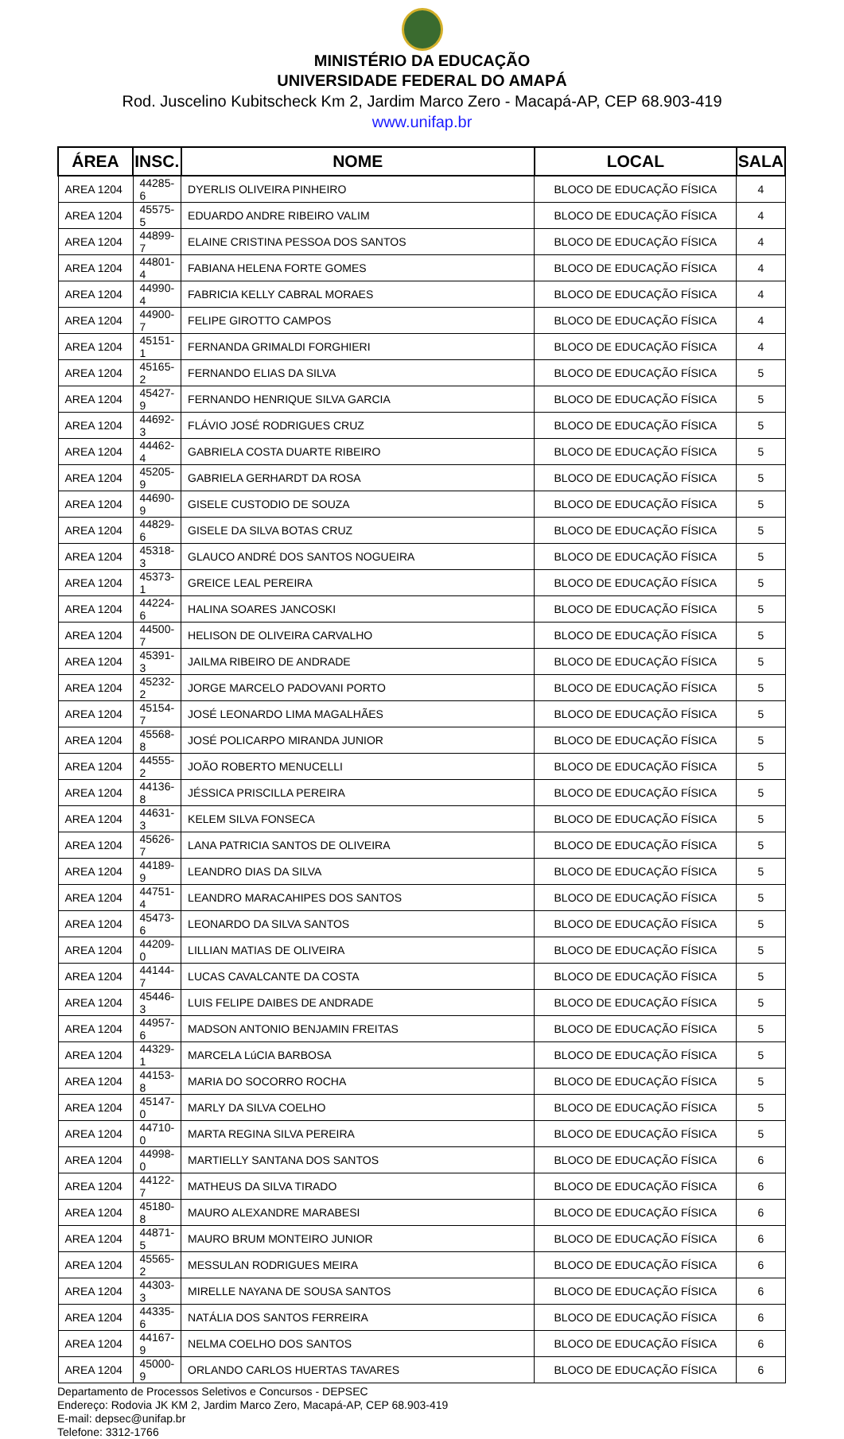MINISTÉRIO DA EDUCAÇÃO
UNIVERSIDADE FEDERAL DO AMAPÁ
Rod. Juscelino Kubitscheck Km 2, Jardim Marco Zero - Macapá-AP, CEP 68.903-419
www.unifap.br
| ÁREA | INSC. | NOME | LOCAL | SALA |
| --- | --- | --- | --- | --- |
| AREA 1204 | 44285-6 | DYERLIS OLIVEIRA PINHEIRO | BLOCO DE EDUCAÇÃO FÍSICA | 4 |
| AREA 1204 | 45575-5 | EDUARDO ANDRE RIBEIRO VALIM | BLOCO DE EDUCAÇÃO FÍSICA | 4 |
| AREA 1204 | 44899-7 | ELAINE CRISTINA PESSOA DOS SANTOS | BLOCO DE EDUCAÇÃO FÍSICA | 4 |
| AREA 1204 | 44801-4 | FABIANA HELENA FORTE GOMES | BLOCO DE EDUCAÇÃO FÍSICA | 4 |
| AREA 1204 | 44990-4 | FABRICIA KELLY CABRAL MORAES | BLOCO DE EDUCAÇÃO FÍSICA | 4 |
| AREA 1204 | 44900-7 | FELIPE GIROTTO CAMPOS | BLOCO DE EDUCAÇÃO FÍSICA | 4 |
| AREA 1204 | 45151-1 | FERNANDA GRIMALDI FORGHIERI | BLOCO DE EDUCAÇÃO FÍSICA | 4 |
| AREA 1204 | 45165-2 | FERNANDO ELIAS DA SILVA | BLOCO DE EDUCAÇÃO FÍSICA | 5 |
| AREA 1204 | 45427-9 | FERNANDO HENRIQUE SILVA GARCIA | BLOCO DE EDUCAÇÃO FÍSICA | 5 |
| AREA 1204 | 44692-3 | FLÁVIO JOSÉ RODRIGUES CRUZ | BLOCO DE EDUCAÇÃO FÍSICA | 5 |
| AREA 1204 | 44462-4 | GABRIELA COSTA DUARTE RIBEIRO | BLOCO DE EDUCAÇÃO FÍSICA | 5 |
| AREA 1204 | 45205-9 | GABRIELA GERHARDT DA ROSA | BLOCO DE EDUCAÇÃO FÍSICA | 5 |
| AREA 1204 | 44690-9 | GISELE CUSTODIO DE SOUZA | BLOCO DE EDUCAÇÃO FÍSICA | 5 |
| AREA 1204 | 44829-6 | GISELE DA SILVA BOTAS CRUZ | BLOCO DE EDUCAÇÃO FÍSICA | 5 |
| AREA 1204 | 45318-3 | GLAUCO ANDRÉ DOS SANTOS NOGUEIRA | BLOCO DE EDUCAÇÃO FÍSICA | 5 |
| AREA 1204 | 45373-1 | GREICE LEAL PEREIRA | BLOCO DE EDUCAÇÃO FÍSICA | 5 |
| AREA 1204 | 44224-6 | HALINA SOARES JANCOSKI | BLOCO DE EDUCAÇÃO FÍSICA | 5 |
| AREA 1204 | 44500-7 | HELISON DE OLIVEIRA CARVALHO | BLOCO DE EDUCAÇÃO FÍSICA | 5 |
| AREA 1204 | 45391-3 | JAILMA RIBEIRO DE ANDRADE | BLOCO DE EDUCAÇÃO FÍSICA | 5 |
| AREA 1204 | 45232-2 | JORGE MARCELO PADOVANI PORTO | BLOCO DE EDUCAÇÃO FÍSICA | 5 |
| AREA 1204 | 45154-7 | JOSÉ LEONARDO LIMA MAGALHÃES | BLOCO DE EDUCAÇÃO FÍSICA | 5 |
| AREA 1204 | 45568-8 | JOSÉ POLICARPO MIRANDA JUNIOR | BLOCO DE EDUCAÇÃO FÍSICA | 5 |
| AREA 1204 | 44555-2 | JOÃO ROBERTO MENUCELLI | BLOCO DE EDUCAÇÃO FÍSICA | 5 |
| AREA 1204 | 44136-8 | JÉSSICA PRISCILLA PEREIRA | BLOCO DE EDUCAÇÃO FÍSICA | 5 |
| AREA 1204 | 44631-3 | KELEM SILVA FONSECA | BLOCO DE EDUCAÇÃO FÍSICA | 5 |
| AREA 1204 | 45626-7 | LANA PATRICIA SANTOS DE OLIVEIRA | BLOCO DE EDUCAÇÃO FÍSICA | 5 |
| AREA 1204 | 44189-9 | LEANDRO DIAS DA SILVA | BLOCO DE EDUCAÇÃO FÍSICA | 5 |
| AREA 1204 | 44751-4 | LEANDRO MARACAHIPES DOS SANTOS | BLOCO DE EDUCAÇÃO FÍSICA | 5 |
| AREA 1204 | 45473-6 | LEONARDO DA SILVA SANTOS | BLOCO DE EDUCAÇÃO FÍSICA | 5 |
| AREA 1204 | 44209-0 | LILLIAN MATIAS DE OLIVEIRA | BLOCO DE EDUCAÇÃO FÍSICA | 5 |
| AREA 1204 | 44144-7 | LUCAS CAVALCANTE DA COSTA | BLOCO DE EDUCAÇÃO FÍSICA | 5 |
| AREA 1204 | 45446-3 | LUIS FELIPE DAIBES DE ANDRADE | BLOCO DE EDUCAÇÃO FÍSICA | 5 |
| AREA 1204 | 44957-6 | MADSON ANTONIO BENJAMIN FREITAS | BLOCO DE EDUCAÇÃO FÍSICA | 5 |
| AREA 1204 | 44329-1 | MARCELA LúCIA BARBOSA | BLOCO DE EDUCAÇÃO FÍSICA | 5 |
| AREA 1204 | 44153-8 | MARIA DO SOCORRO ROCHA | BLOCO DE EDUCAÇÃO FÍSICA | 5 |
| AREA 1204 | 45147-0 | MARLY DA SILVA COELHO | BLOCO DE EDUCAÇÃO FÍSICA | 5 |
| AREA 1204 | 44710-0 | MARTA REGINA SILVA PEREIRA | BLOCO DE EDUCAÇÃO FÍSICA | 5 |
| AREA 1204 | 44998-0 | MARTIELLY SANTANA DOS SANTOS | BLOCO DE EDUCAÇÃO FÍSICA | 6 |
| AREA 1204 | 44122-7 | MATHEUS DA SILVA TIRADO | BLOCO DE EDUCAÇÃO FÍSICA | 6 |
| AREA 1204 | 45180-8 | MAURO ALEXANDRE MARABESI | BLOCO DE EDUCAÇÃO FÍSICA | 6 |
| AREA 1204 | 44871-5 | MAURO BRUM MONTEIRO JUNIOR | BLOCO DE EDUCAÇÃO FÍSICA | 6 |
| AREA 1204 | 45565-2 | MESSULAN RODRIGUES MEIRA | BLOCO DE EDUCAÇÃO FÍSICA | 6 |
| AREA 1204 | 44303-3 | MIRELLE NAYANA DE SOUSA SANTOS | BLOCO DE EDUCAÇÃO FÍSICA | 6 |
| AREA 1204 | 44335-6 | NATÁLIA DOS SANTOS FERREIRA | BLOCO DE EDUCAÇÃO FÍSICA | 6 |
| AREA 1204 | 44167-9 | NELMA COELHO DOS SANTOS | BLOCO DE EDUCAÇÃO FÍSICA | 6 |
| AREA 1204 | 45000-9 | ORLANDO CARLOS HUERTAS TAVARES | BLOCO DE EDUCAÇÃO FÍSICA | 6 |
Departamento de Processos Seletivos e Concursos - DEPSEC
Endereço: Rodovia JK KM 2, Jardim Marco Zero, Macapá-AP, CEP 68.903-419
E-mail: depsec@unifap.br
Telefone: 3312-1766